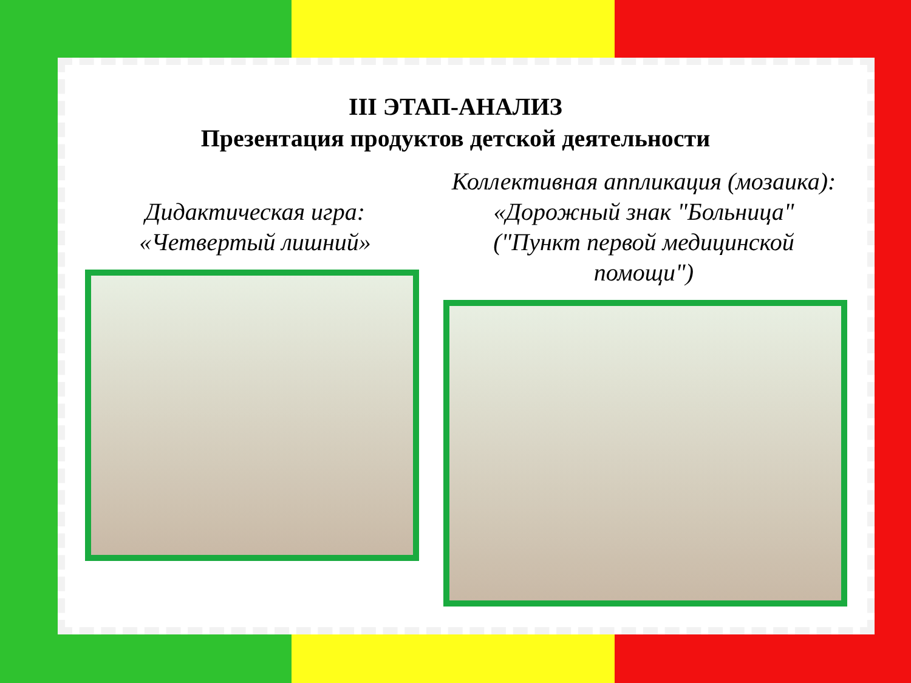III ЭТАП-АНАЛИЗ
Презентация продуктов детской деятельности
Дидактическая игра:
«Четвертый лишний»
Коллективная аппликация (мозаика):
«Дорожный знак "Больница"
("Пункт первой медицинской
помощи")